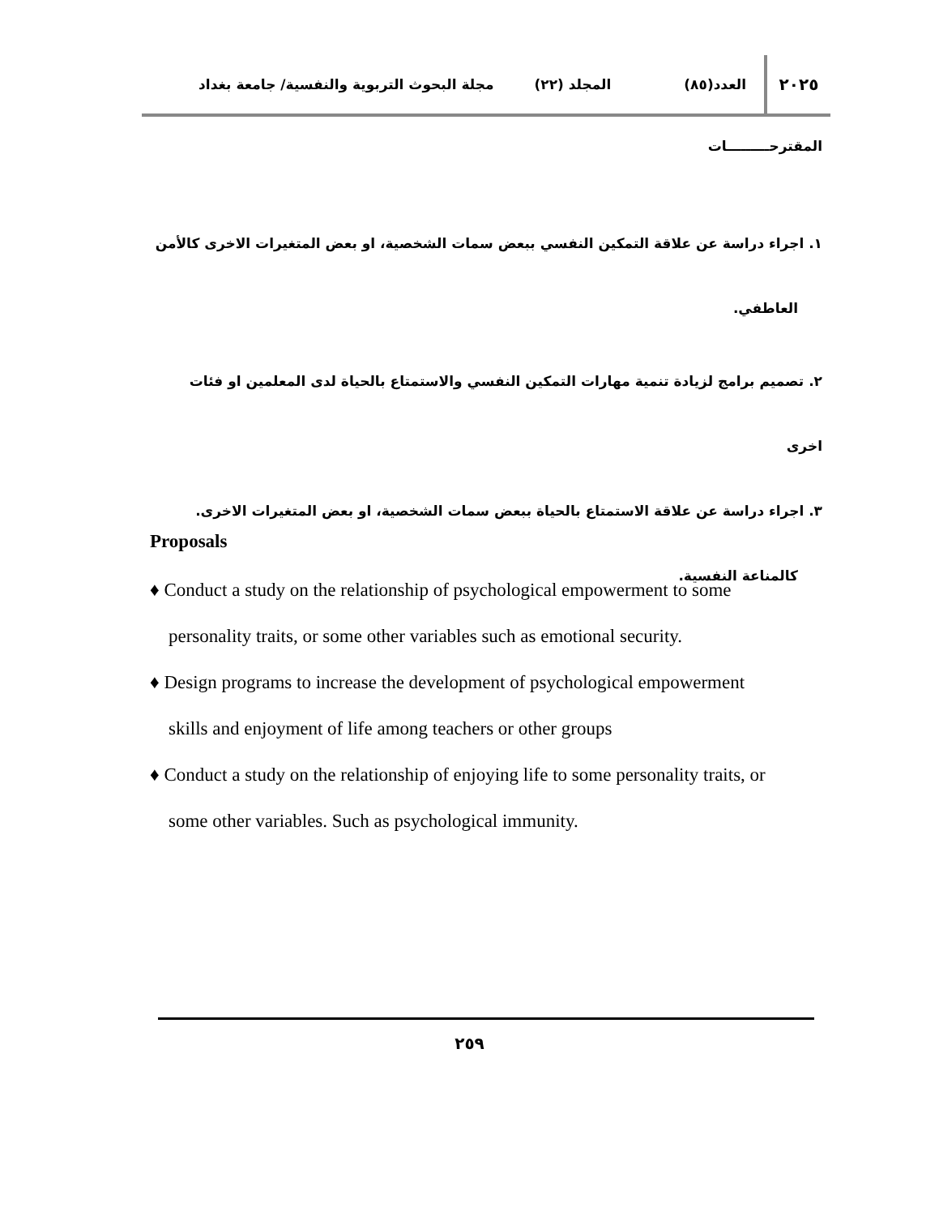٢٠٢٥
العدد(٨٥) المجلد (٢٢) مجلة البحوث التربوية والنفسية/ جامعة بغداد
المقترحـــــــــات
١. اجراء دراسة عن علاقة التمكين النفسي ببعض سمات الشخصية، او بعض المتغيرات الاخرى كالأمن
العاطفي.
٢. تصميم برامج لزيادة تنمية مهارات التمكين النفسي والاستمتاع بالحياة لدى المعلمين او فئات اخرى
٣. اجراء دراسة عن علاقة الاستمتاع بالحياة ببعض سمات الشخصية، او بعض المتغيرات الاخرى.
كالمناعة النفسية.
Proposals
♦ Conduct a study on the relationship of psychological empowerment to some
personality traits, or some other variables such as emotional security.
♦ Design programs to increase the development of psychological empowerment
skills and enjoyment of life among teachers or other groups
♦ Conduct a study on the relationship of enjoying life to some personality traits, or
some other variables. Such as psychological immunity.
٢٥٩